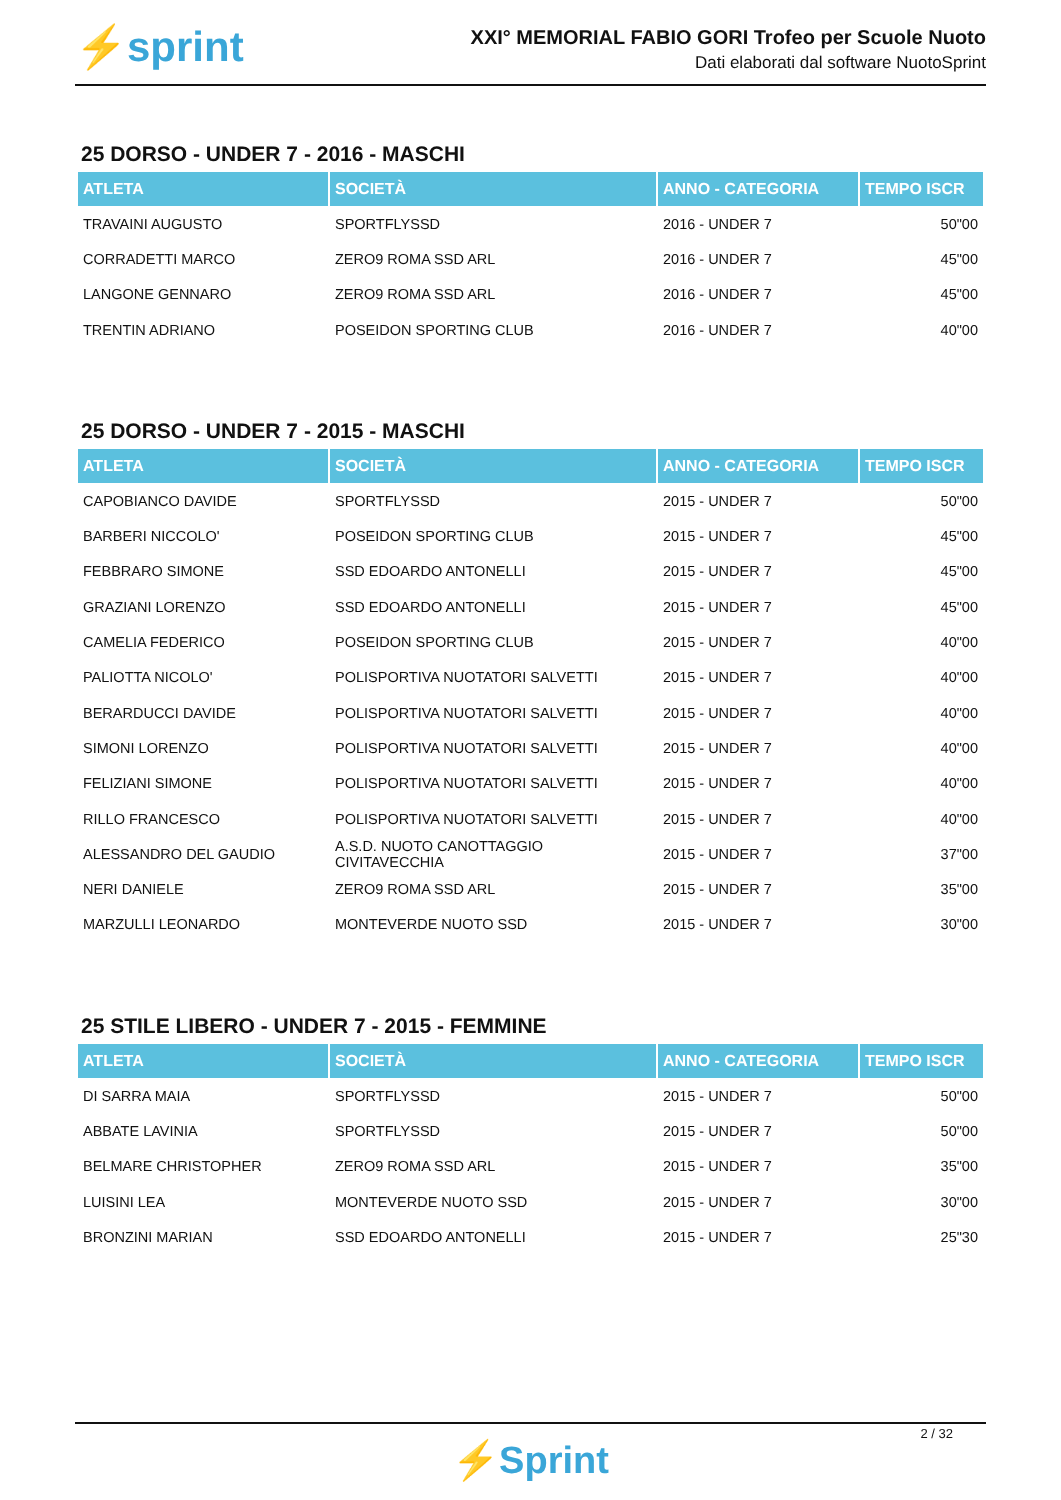⚡sprint
XXI° MEMORIAL FABIO GORI Trofeo per Scuole Nuoto
Dati elaborati dal software NuotoSprint
25 DORSO - UNDER 7 - 2016 - MASCHI
| ATLETA | SOCIETÀ | ANNO - CATEGORIA | TEMPO ISCR |
| --- | --- | --- | --- |
| TRAVAINI AUGUSTO | SPORTFLYSSD | 2016 - UNDER 7 | 50"00 |
| CORRADETTI MARCO | ZERO9 ROMA SSD ARL | 2016 - UNDER 7 | 45"00 |
| LANGONE GENNARO | ZERO9 ROMA SSD ARL | 2016 - UNDER 7 | 45"00 |
| TRENTIN ADRIANO | POSEIDON SPORTING CLUB | 2016 - UNDER 7 | 40"00 |
25 DORSO - UNDER 7 - 2015 - MASCHI
| ATLETA | SOCIETÀ | ANNO - CATEGORIA | TEMPO ISCR |
| --- | --- | --- | --- |
| CAPOBIANCO DAVIDE | SPORTFLYSSD | 2015 - UNDER 7 | 50"00 |
| BARBERI NICCOLO' | POSEIDON SPORTING CLUB | 2015 - UNDER 7 | 45"00 |
| FEBBRARO SIMONE | SSD EDOARDO ANTONELLI | 2015 - UNDER 7 | 45"00 |
| GRAZIANI LORENZO | SSD EDOARDO ANTONELLI | 2015 - UNDER 7 | 45"00 |
| CAMELIA FEDERICO | POSEIDON SPORTING CLUB | 2015 - UNDER 7 | 40"00 |
| PALIOTTA NICOLO' | POLISPORTIVA NUOTATORI SALVETTI | 2015 - UNDER 7 | 40"00 |
| BERARDUCCI DAVIDE | POLISPORTIVA NUOTATORI SALVETTI | 2015 - UNDER 7 | 40"00 |
| SIMONI LORENZO | POLISPORTIVA NUOTATORI SALVETTI | 2015 - UNDER 7 | 40"00 |
| FELIZIANI SIMONE | POLISPORTIVA NUOTATORI SALVETTI | 2015 - UNDER 7 | 40"00 |
| RILLO FRANCESCO | POLISPORTIVA NUOTATORI SALVETTI | 2015 - UNDER 7 | 40"00 |
| ALESSANDRO DEL GAUDIO | A.S.D. NUOTO CANOTTAGGIO CIVITAVECCHIA | 2015 - UNDER 7 | 37"00 |
| NERI DANIELE | ZERO9 ROMA SSD ARL | 2015 - UNDER 7 | 35"00 |
| MARZULLI LEONARDO | MONTEVERDE NUOTO SSD | 2015 - UNDER 7 | 30"00 |
25 STILE LIBERO - UNDER 7 - 2015 - FEMMINE
| ATLETA | SOCIETÀ | ANNO - CATEGORIA | TEMPO ISCR |
| --- | --- | --- | --- |
| DI SARRA MAIA | SPORTFLYSSD | 2015 - UNDER 7 | 50"00 |
| ABBATE LAVINIA | SPORTFLYSSD | 2015 - UNDER 7 | 50"00 |
| BELMARE CHRISTOPHER | ZERO9 ROMA SSD ARL | 2015 - UNDER 7 | 35"00 |
| LUISINI LEA | MONTEVERDE NUOTO SSD | 2015 - UNDER 7 | 30"00 |
| BRONZINI MARIAN | SSD EDOARDO ANTONELLI | 2015 - UNDER 7 | 25"30 |
2 / 32
⚡Sprint